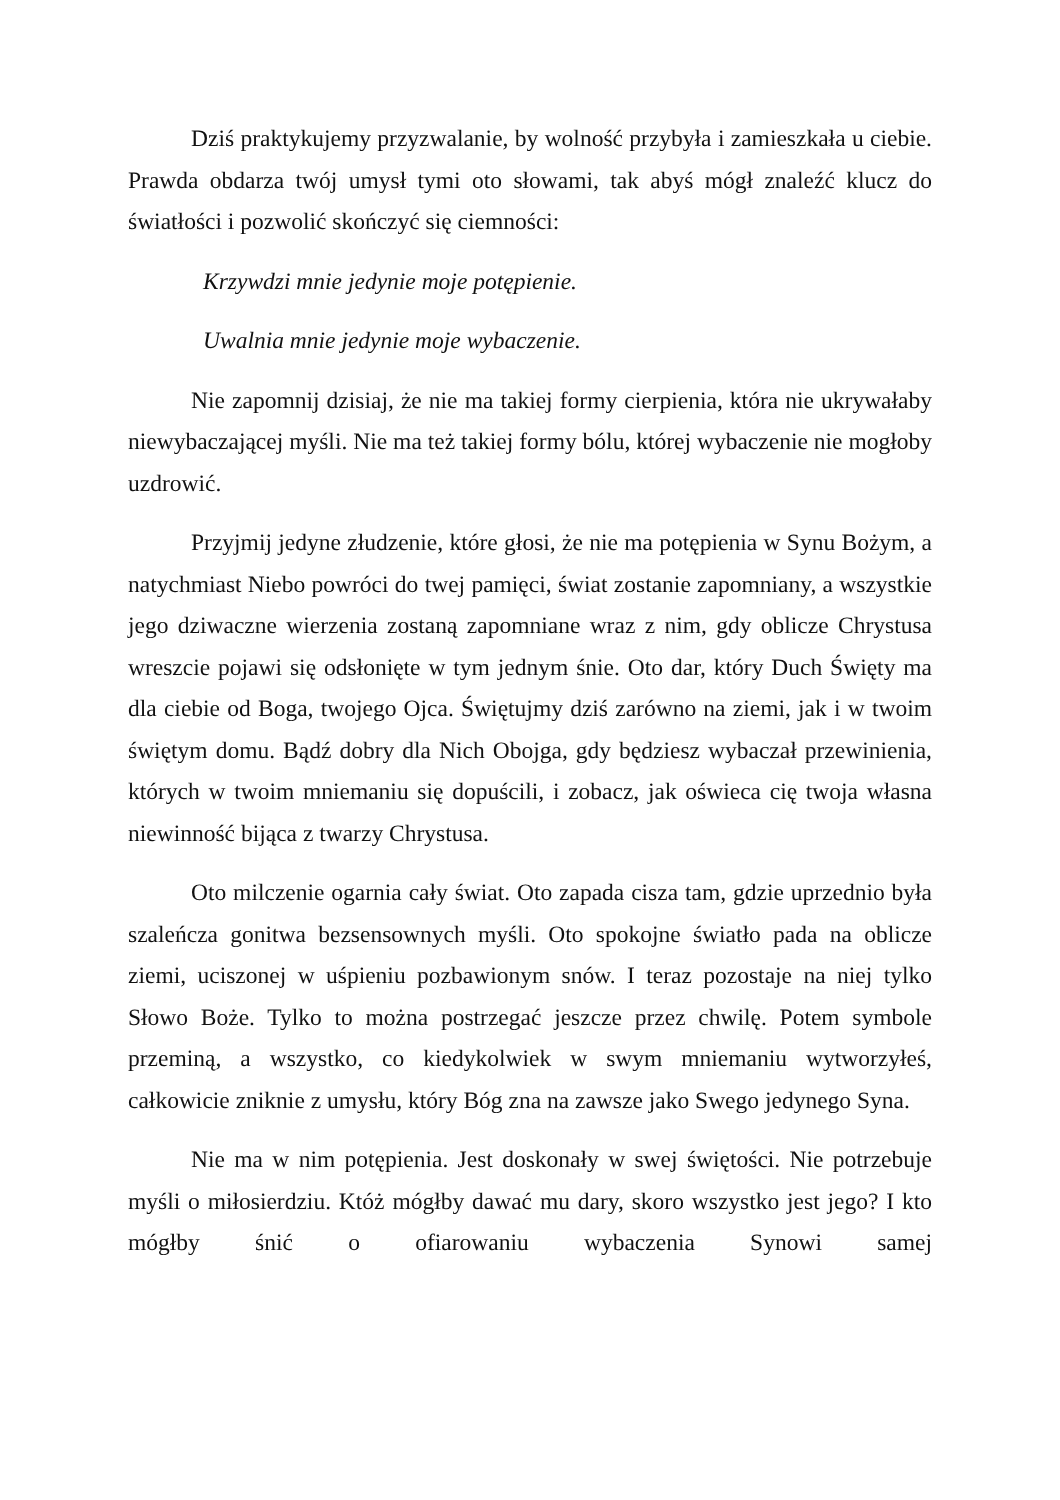Dziś praktykujemy przyzwalanie, by wolność przybyła i zamieszkała u ciebie. Prawda obdarza twój umysł tymi oto słowami, tak abyś mógł znaleźć klucz do światłości i pozwolić skończyć się ciemności:
Krzywdzi mnie jedynie moje potępienie.
Uwalnia mnie jedynie moje wybaczenie.
Nie zapomnij dzisiaj, że nie ma takiej formy cierpienia, która nie ukrywałaby niewybaczającej myśli. Nie ma też takiej formy bólu, której wybaczenie nie mogłoby uzdrowić.
Przyjmij jedyne złudzenie, które głosi, że nie ma potępienia w Synu Bożym, a natychmiast Niebo powróci do twej pamięci, świat zostanie zapomniany, a wszystkie jego dziwaczne wierzenia zostaną zapomniane wraz z nim, gdy oblicze Chrystusa wreszcie pojawi się odsłonięte w tym jednym śnie. Oto dar, który Duch Święty ma dla ciebie od Boga, twojego Ojca. Świętujmy dziś zarówno na ziemi, jak i w twoim świętym domu. Bądź dobry dla Nich Obojga, gdy będziesz wybaczał przewinienia, których w twoim mniemaniu się dopuścili, i zobacz, jak oświeca cię twoja własna niewinność bijąca z twarzy Chrystusa.
Oto milczenie ogarnia cały świat. Oto zapada cisza tam, gdzie uprzednio była szaleńcza gonitwa bezsensownych myśli. Oto spokojne światło pada na oblicze ziemi, uciszonej w uśpieniu pozbawionym snów. I teraz pozostaje na niej tylko Słowo Boże. Tylko to można postrzegać jeszcze przez chwilę. Potem symbole przeminą, a wszystko, co kiedykolwiek w swym mniemaniu wytworzyłeś, całkowicie zniknie z umysłu, który Bóg zna na zawsze jako Swego jedynego Syna.
Nie ma w nim potępienia. Jest doskonały w swej świętości. Nie potrzebuje myśli o miłosierdziu. Któż mógłby dawać mu dary, skoro wszystko jest jego? I kto mógłby śnić o ofiarowaniu wybaczenia Synowi samej